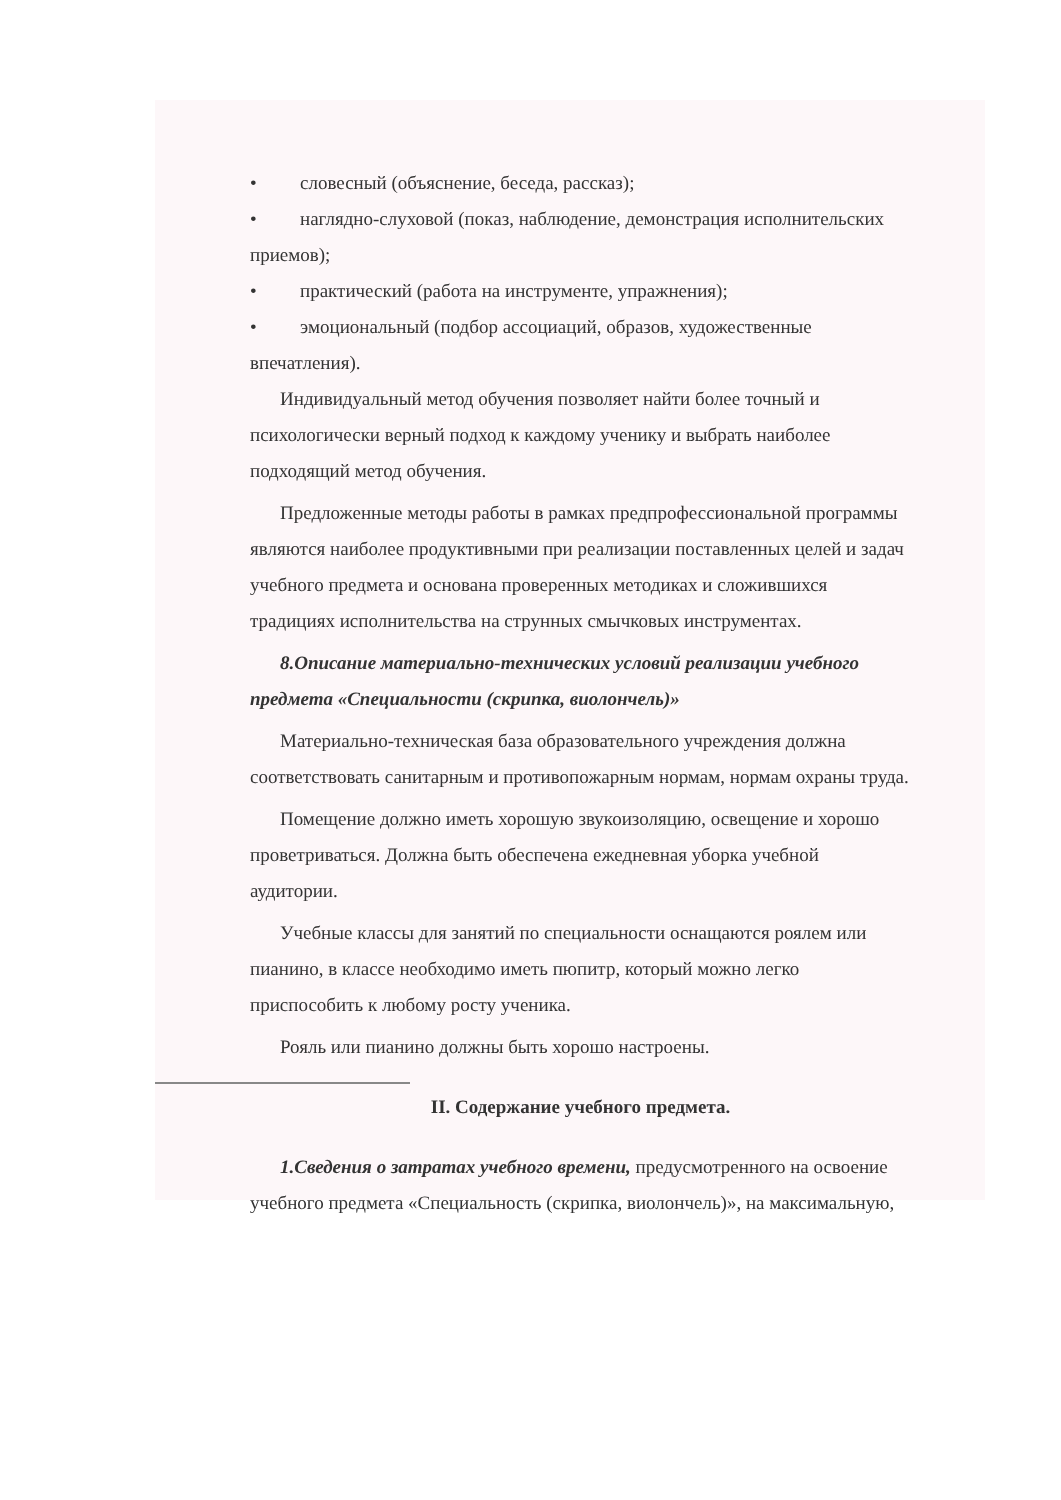• словесный (объяснение, беседа, рассказ);
• наглядно-слуховой (показ, наблюдение, демонстрация исполнительских приемов);
• практический (работа на инструменте, упражнения);
• эмоциональный (подбор ассоциаций, образов, художественные впечатления).
Индивидуальный метод обучения позволяет найти более точный и психологически верный подход к каждому ученику и выбрать наиболее подходящий метод обучения.
Предложенные методы работы в рамках предпрофессиональной программы являются наиболее продуктивными при реализации поставленных целей и задач учебного предмета и основана проверенных методиках и сложившихся традициях исполнительства на струнных смычковых инструментах.
8.Описание материально-технических условий реализации учебного предмета «Специальности (скрипка, виолончель)»
Материально-техническая база образовательного учреждения должна соответствовать санитарным и противопожарным нормам, нормам охраны труда.
Помещение должно иметь хорошую звукоизоляцию, освещение и хорошо проветриваться. Должна быть обеспечена ежедневная уборка учебной аудитории.
Учебные классы для занятий по специальности оснащаются роялем или пианино, в классе необходимо иметь пюпитр, который можно легко приспособить к любому росту ученика.
Рояль или пианино должны быть хорошо настроены.
II. Содержание учебного предмета.
1.Сведения о затратах учебного времени, предусмотренного на освоение учебного предмета «Специальность (скрипка, виолончель)», на максимальную,